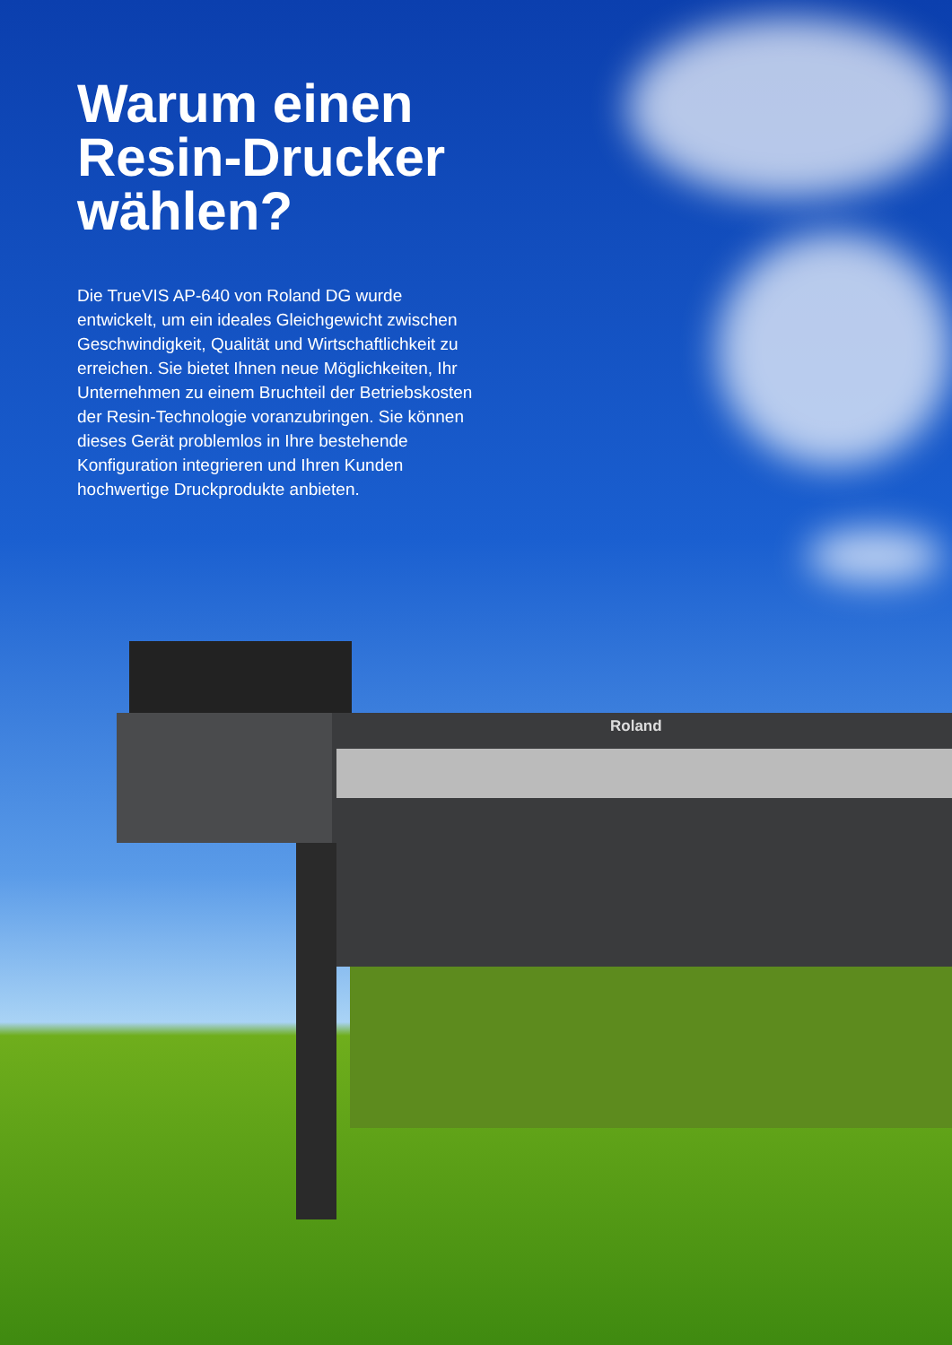Warum einen
Resin-Drucker
wählen?
Die TrueVIS AP-640 von Roland DG wurde entwickelt, um ein ideales Gleichgewicht zwischen Geschwindigkeit, Qualität und Wirtschaftlichkeit zu erreichen. Sie bietet Ihnen neue Möglichkeiten, Ihr Unternehmen zu einem Bruchteil der Betriebskosten der Resin-Technologie voranzubringen. Sie können dieses Gerät problemlos in Ihre bestehende Konfiguration integrieren und Ihren Kunden hochwertige Druckprodukte anbieten.
Roland